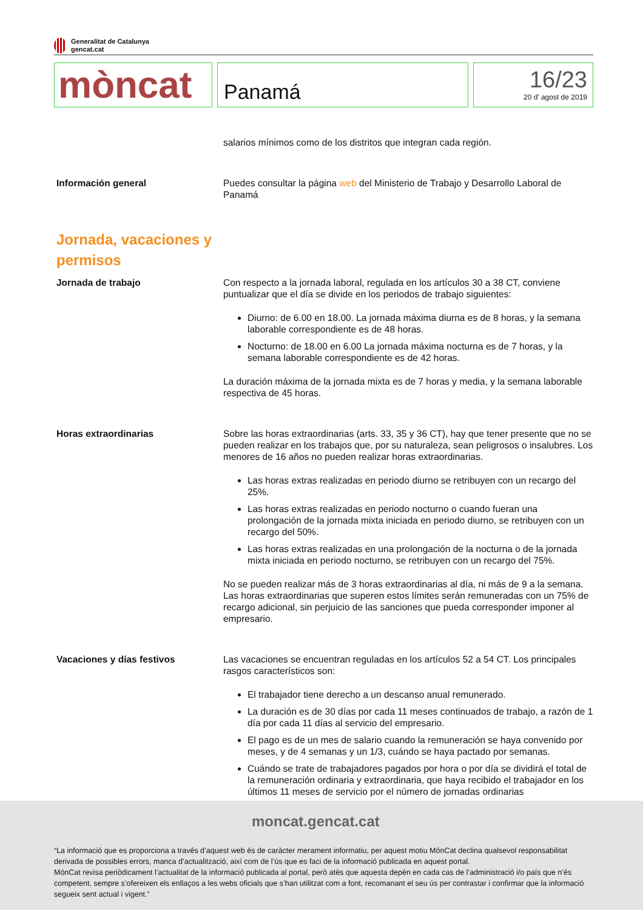Generalitat de Catalunya
gencat.cat
mòncat
Panamá
16/23
20 d' agost de 2019
salarios mínimos como de los distritos que integran cada región.
Información general Puedes consultar la página web del Ministerio de Trabajo y Desarrollo Laboral de Panamá
Jornada, vacaciones y permisos
Jornada de trabajo Con respecto a la jornada laboral, regulada en los artículos 30 a 38 CT, conviene puntualizar que el día se divide en los periodos de trabajo siguientes:
Diurno: de 6.00 en 18.00. La jornada máxima diurna es de 8 horas, y la semana laborable correspondiente es de 48 horas.
Nocturno: de 18.00 en 6.00 La jornada máxima nocturna es de 7 horas, y la semana laborable correspondiente es de 42 horas.
La duración máxima de la jornada mixta es de 7 horas y media, y la semana laborable respectiva de 45 horas.
Horas extraordinarias Sobre las horas extraordinarias (arts. 33, 35 y 36 CT), hay que tener presente que no se pueden realizar en los trabajos que, por su naturaleza, sean peligrosos o insalubres. Los menores de 16 años no pueden realizar horas extraordinarias.
Las horas extras realizadas en periodo diurno se retribuyen con un recargo del 25%.
Las horas extras realizadas en periodo nocturno o cuando fueran una prolongación de la jornada mixta iniciada en periodo diurno, se retribuyen con un recargo del 50%.
Las horas extras realizadas en una prolongación de la nocturna o de la jornada mixta iniciada en periodo nocturno, se retribuyen con un recargo del 75%.
No se pueden realizar más de 3 horas extraordinarias al día, ni más de 9 a la semana. Las horas extraordinarias que superen estos límites serán remuneradas con un 75% de recargo adicional, sin perjuicio de las sanciones que pueda corresponder imponer al empresario.
Vacaciones y días festivos Las vacaciones se encuentran reguladas en los artículos 52 a 54 CT. Los principales rasgos característicos son:
El trabajador tiene derecho a un descanso anual remunerado.
La duración es de 30 días por cada 11 meses continuados de trabajo, a razón de 1 día por cada 11 días al servicio del empresario.
El pago es de un mes de salario cuando la remuneración se haya convenido por meses, y de 4 semanas y un 1/3, cuándo se haya pactado por semanas.
Cuándo se trate de trabajadores pagados por hora o por día se dividirá el total de la remuneración ordinaria y extraordinaria, que haya recibido el trabajador en los últimos 11 meses de servicio por el número de jornadas ordinarias
moncat.gencat.cat
“La informació que es proporciona a través d’aquest web és de caràcter merament informatiu, per aquest motiu MónCat declina qualsevol responsabilitat derivada de possibles errors, manca d’actualització, així com de l’ús que es faci de la informació publicada en aquest portal.
MónCat revisa periòdicament l’actualitat de la informació publicada al portal, però atès que aquesta depèn en cada cas de l’administració i/o país que n’és competent, sempre s’ofereixen els enllaços a les webs oficials que s’han utilitzat com a font, recomanant el seu ús per contrastar i confirmar que la informació segueix sent actual i vigent.”